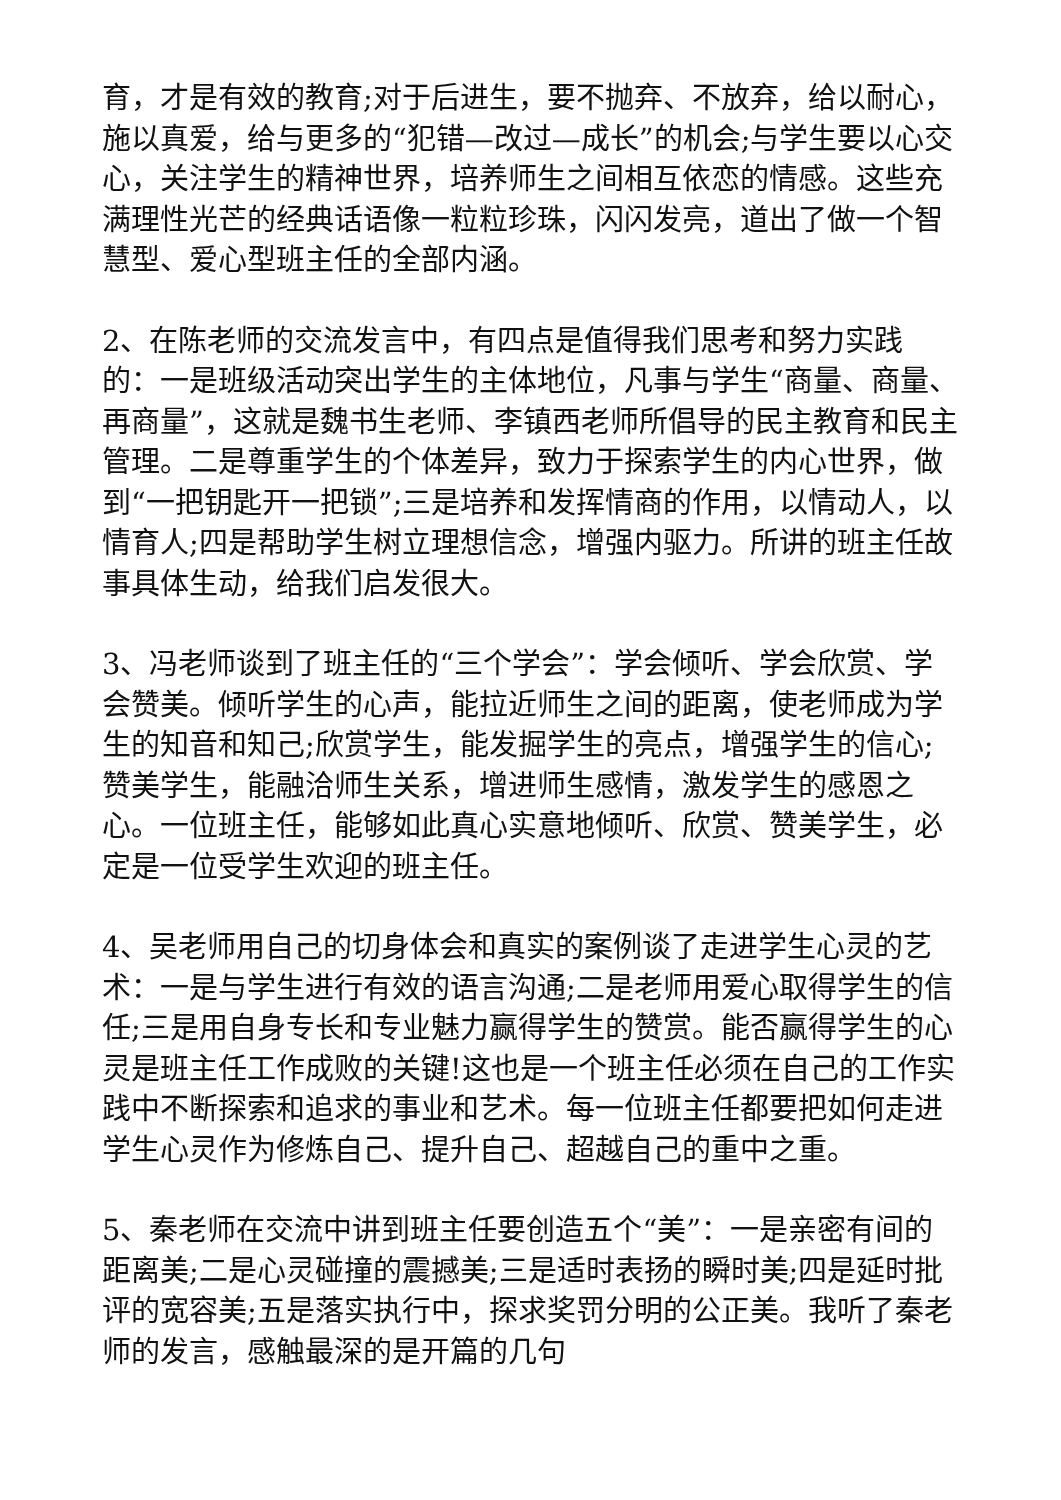育，才是有效的教育;对于后进生，要不抛弃、不放弃，给以耐心，施以真爱，给与更多的“犯错—改过—成长”的机会;与学生要以心交心，关注学生的精神世界，培养师生之间相互依恋的情感。这些充满理性光芒的经典话语像一粒粒珍珠，闪闪发亮，道出了做一个智慧型、爱心型班主任的全部内涵。
2、在陈老师的交流发言中，有四点是值得我们思考和努力实践的：一是班级活动突出学生的主体地位，凡事与学生“商量、商量、再商量”，这就是魏书生老师、李镇西老师所倡导的民主教育和民主管理。二是尊重学生的个体差异，致力于探索学生的内心世界，做到“一把钥匙开一把锁”;三是培养和发挥情商的作用，以情动人，以情育人;四是帮助学生树立理想信念，增强内驱力。所讲的班主任故事具体生动，给我们启发很大。
3、冯老师谈到了班主任的“三个学会”：学会倾听、学会欣赏、学会赞美。倾听学生的心声，能拉近师生之间的距离，使老师成为学生的知音和知己;欣赏学生，能发掘学生的亮点，增强学生的信心;赞美学生，能融洽师生关系，增进师生感情，激发学生的感恩之心。一位班主任，能够如此真心实意地倾听、欣赏、赞美学生，必定是一位受学生欢迎的班主任。
4、吴老师用自己的切身体会和真实的案例谈了走进学生心灵的艺术：一是与学生进行有效的语言沟通;二是老师用爱心取得学生的信任;三是用自身专长和专业魅力赢得学生的赞赏。能否赢得学生的心灵是班主任工作成败的关键!这也是一个班主任必须在自己的工作实践中不断探索和追求的事业和艺术。每一位班主任都要把如何走进学生心灵作为修炼自己、提升自己、超越自己的重中之重。
5、秦老师在交流中讲到班主任要创造五个“美”：一是亲密有间的距离美;二是心灵碰撞的震撼美;三是适时表扬的瞬时美;四是延时批评的宽容美;五是落实执行中，探求奖罚分明的公正美。我听了秦老师的发言，感触最深的是开篇的几句